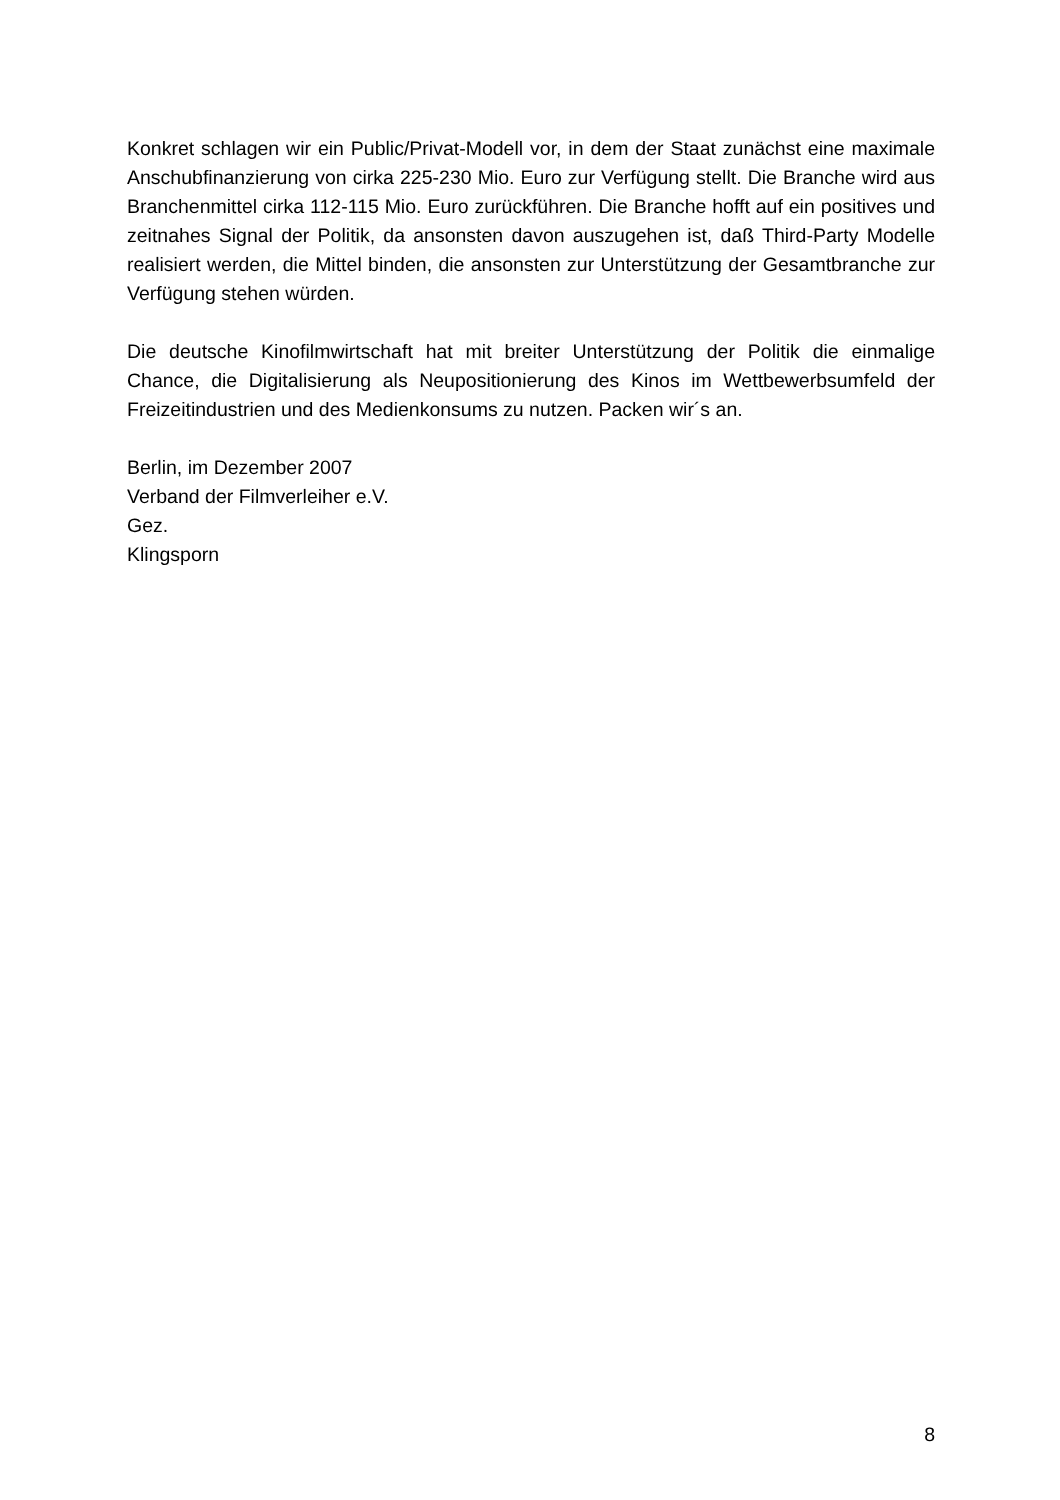Konkret schlagen wir ein Public/Privat-Modell vor, in dem der Staat zunächst eine maximale Anschubfinanzierung von cirka 225-230 Mio. Euro zur Verfügung stellt. Die Branche wird aus Branchenmittel cirka 112-115 Mio. Euro zurückführen. Die Branche hofft auf ein positives und zeitnahes Signal der Politik, da ansonsten davon auszugehen ist, daß Third-Party Modelle realisiert werden, die Mittel binden, die ansonsten zur Unterstützung der Gesamtbranche zur Verfügung stehen würden.
Die deutsche Kinofilmwirtschaft hat mit breiter Unterstützung der Politik die einmalige Chance, die Digitalisierung als Neupositionierung des Kinos im Wettbewerbsumfeld der Freizeitindustrien und des Medienkonsums zu nutzen. Packen wir´s an.
Berlin, im Dezember 2007
Verband der Filmverleiher e.V.
Gez.
Klingsporn
8